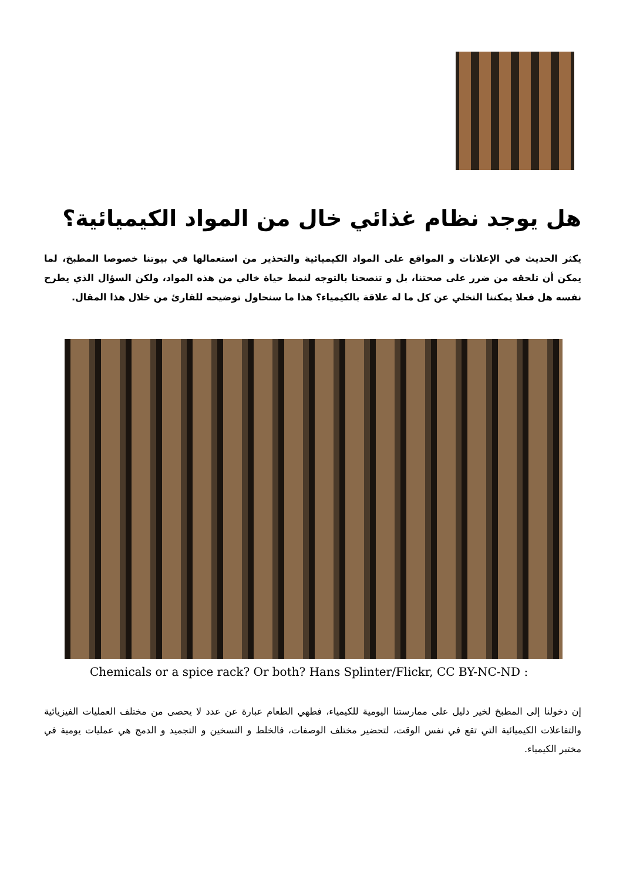هل يوجد نظام غذائي خال من المواد الكيميائية؟
يكثر الحديث في الإعلانات و المواقع على المواد الكيميائية والتحذير من استعمالها في بيوتنا خصوصا المطبخ، لما يمكن أن تلحقه من ضرر على صحتنا، بل و تنصحنا بالتوجه لنمط حياة خالي من هذه المواد، ولكن السؤال الذي يطرح نفسه هل فعلا يمكننا التخلي عن كل ما له علاقة بالكيمياء؟ هذا ما سنحاول توضيحه للقارئ من خلال هذا المقال.
Chemicals or a spice rack? Or both? Hans Splinter/Flickr, CC BY-NC-ND :
إن دخولنا إلى المطبخ لخير دليل على ممارستنا اليومية للكيمياء، فطهي الطعام عبارة عن عدد لا يحصى من مختلف العمليات الفيزيائية والتفاعلات الكيميائية التي تقع في نفس الوقت، لتحضير مختلف الوصفات، فالخلط و التسخين و التجميد و الدمج هي عمليات يومية في مختبر الكيمياء.